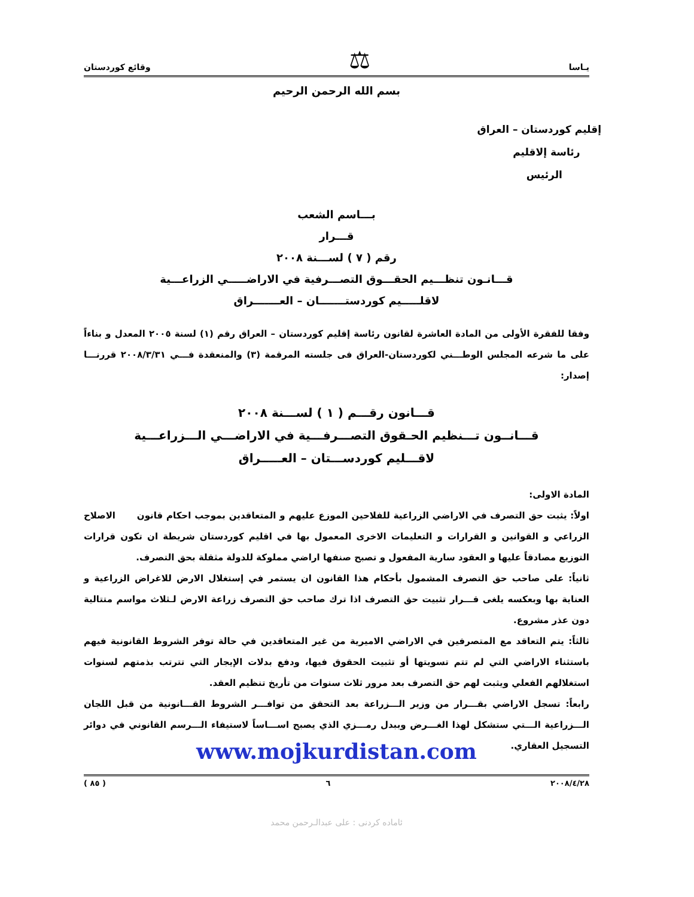يـاسا ⚖ وقائع كوردستان
بسم الله الرحمن الرحيم
إقليم كوردستان – العراق
رئاسة إلاقليم
الرئيس
بـــاسم الشعب
قـــرار
رقم ( ٧ ) لســـنة ٢٠٠٨
قـــانـون تنظـــيم الحقـــوق التصـــرفية في الاراضـــــي الزراعـــية
لاقلـــــيم كوردستـــــــان – العـــــــراق
وفقا للفقرة الأولى من المادة العاشرة لقانون رئاسة إقليم كوردستان – العراق رقم (١) لسنة ٢٠٠٥ المعدل و بناءاً على ما شرعه المجلس الوطـــني لكوردستان-العراق فى جلسته المرقمة (٣) والمنعقدة فـــي ٢٠٠٨/٣/٣١ قررنـــا إصدار:
قـــانون رقـــم ( ١ ) لســـنة ٢٠٠٨
قـــانــون تـــنظيم الحـقوق التصـــرفـــية في الاراضـــي الـــزراعـــية
لاقـــليم كوردســـتان – العـــــراق
المادة الاولى:
اولاً: يثبت حق التصرف في الاراضي الزراعية للفلاحين الموزع عليهم و المتعاقدين بموجب احكام قانون الاصلاح الزراعي و القوانين و القرارات و التعليمات الاخرى المعمول بها في اقليم كوردستان شريطة ان تكون قرارات التوزيع مصادقاً عليها و العقود سارية المفعول و تصبح صنفها اراضي مملوكة للدولة مثقلة بحق التصرف.
ثانياً: على صاحب حق التصرف المشمول بأحكام هذا القانون ان يستمر في إستغلال الارض للاغراض الزراعية و العناية بها وبعكسه يلغى قـــرار تثبيت حق التصرف اذا ترك صاحب حق التصرف زراعة الارض لـثلاث مواسم متتالية دون عذر مشروع.
ثالثاً: يتم التعاقد مع المتصرفين في الاراضي الاميرية من غير المتعاقدين في حالة توفر الشروط القانونية فيهم باستثناء الاراضي التي لم تتم تسويتها أو تثبيت الحقوق فيها، ودفع بدلات الإيجار التي تترتب بذمتهم لسنوات استغلالهم الفعلي ويثبت لهم حق التصرف بعد مرور ثلاث سنوات من تأريخ تنظيم العقد.
رابعاً: تسجل الاراضي بقـــرار من وزير الـــزراعة بعد التحقق من توافـــر الشروط القـــانونية من قبل اللجان الـــزراعية الـــتي ستشكل لهذا الغـــرض وببدل رمـــزي الذي يصبح اســـاساً لاستيفاء الـــرسم القانوني في دوائر التسجيل العقاري.
www.mojkurdistan.com
٢٠٠٨/٤/٢٨ ٦ ( ٨٥ )
ئاماده كردنى : على عبدالـرحمن محمد